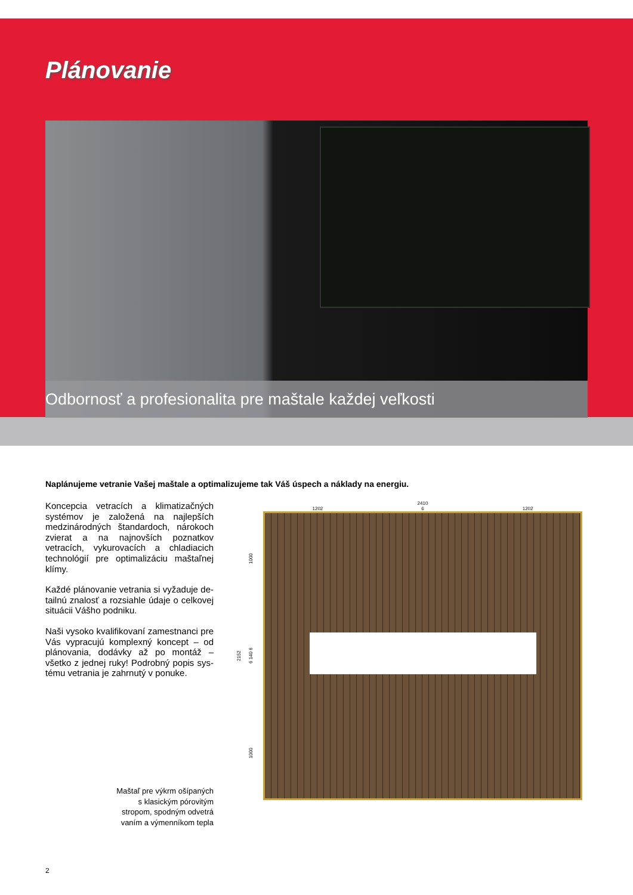Plánovanie
Odbornosť a profesionalita pre maštale každej veľkosti
Naplánujeme vetranie Vašej maštale a optimalizujeme tak Váš úspech a náklady na energiu.
Koncepcia vetracích a klimatizačných systémov je založená na najlepších medzinárodných štandardoch, náro­koch zvierat a na najnovších poznatkov vetracích, vykurovacích a chladiacich tech­nológií pre optimalizáciu maštaľnej klímy.
Každé plánovanie vetrania si vyžaduje de­tailnú znalosť a rozsiahle údaje o celkovej situácii Vášho podniku.
Naši vysoko kvalifikovaní zamestnanci pre Vás vypracujú komplexný koncept – od plánovania, dodávky až po montáž – všetko z jednej ruky! Podrobný popis sys­tému vetrania je zahrnutý v ponuke.
Maštaľ pre výkrm ošípaných
s klasickým pórovitým
stropom, spodným odvetrá­
vaním a výmenníkom tepla
2410
1202 6 1202
2152
1000 6 140 6 1000
2